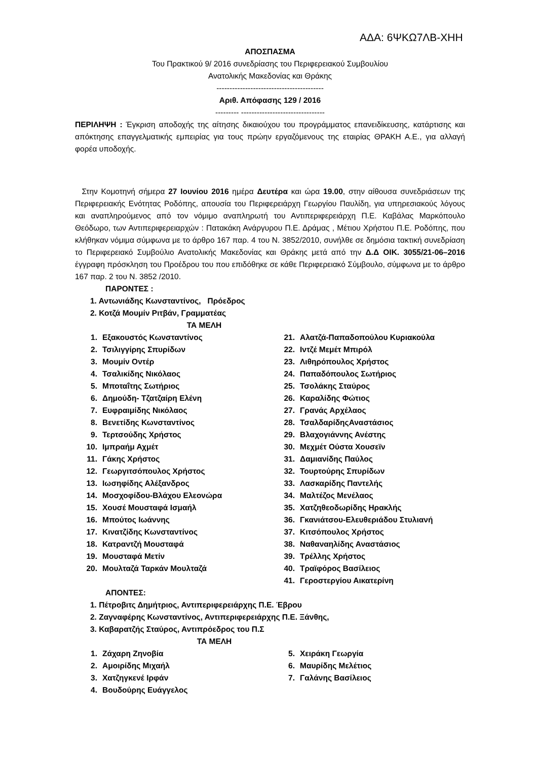ΑΔΑ: 6ΨΚΩ7ΛΒ-ΧΗΗ
ΑΠΟΣΠΑΣΜΑ
Του Πρακτικού 9/ 2016 συνεδρίασης του Περιφερειακού Συμβουλίου
Ανατολικής Μακεδονίας και Θράκης
-----------------------------------------
Αριθ. Απόφασης 129 / 2016
--------- --------------------------------
ΠΕΡΙΛΗΨΗ : Έγκριση αποδοχής της αίτησης δικαιούχου του προγράμματος επανειδίκευσης, κατάρτισης και απόκτησης επαγγελματικής εμπειρίας για τους πρώην εργαζόμενους της εταιρίας ΘΡΑΚΗ Α.Ε., για αλλαγή φορέα υποδοχής.
Στην Κομοτηνή σήμερα 27 Ιουνίου 2016 ημέρα Δευτέρα και ώρα 19.00, στην αίθουσα συνεδριάσεων της Περιφερειακής Ενότητας Ροδόπης, απουσία του Περιφερειάρχη Γεωργίου Παυλίδη, για υπηρεσιακούς λόγους και αναπληρούμενος από τον νόμιμο αναπληρωτή του Αντιπεριφερειάρχη Π.Ε. Καβάλας Μαρκόπουλο Θεόδωρο, των Αντιπεριφερειαρχών : Πατακάκη Ανάργυρου Π.Ε. Δράμας , Μέτιου Χρήστου Π.Ε. Ροδόπης, που κλήθηκαν νόμιμα σύμφωνα με το άρθρο 167 παρ. 4 του Ν. 3852/2010, συνήλθε σε δημόσια τακτική συνεδρίαση το Περιφερειακό Συμβούλιο Ανατολικής Μακεδονίας και Θράκης μετά από την Δ.Δ ΟΙΚ. 3055/21-06–2016 έγγραφη πρόσκληση του Προέδρου του που επιδόθηκε σε κάθε Περιφερειακό Σύμβουλο, σύμφωνα με το άρθρο 167 παρ. 2 του Ν. 3852 /2010.
ΠΑΡΟΝΤΕΣ :
1. Αντωνιάδης Κωνσταντίνος, Πρόεδρος
2. Κοτζά Μουμίν Ριτβάν, Γραμματέας
ΤΑ ΜΕΛΗ
1. Εξακουστός Κωνσταντίνος
21. Αλατζά-Παπαδοπούλου Κυριακούλα
2. Τσιλιγγίρης Σπυρίδων
22. Ιντζέ Μεμέτ Μπιρόλ
3. Μουμίν Οντέρ
23. Λιθηρόπουλος Χρήστος
4. Τσαλικίδης Νικόλαος
24. Παπαδόπουλος Σωτήριος
5. Μποταΐτης Σωτήριος
25. Τσολάκης Σταύρος
6. Δημούδη- Τζατζαίρη Ελένη
26. Καραλίδης Φώτιος
7. Ευφραιμίδης Νικόλαος
27. Γρανάς Αρχέλαος
8. Βενετίδης Κωνσταντίνος
28. ΤσαλδαρίδηςΑναστάσιος
9. Τερτσούδης Χρήστος
29. Βλαχογιάννης Ανέστης
10. Ιμπραήμ Αχμέτ
30. Μεχμέτ Ούστα Χουσεϊν
11. Γάκης Χρήστος
31. Δαμιανίδης Παύλος
12. Γεωργιτσόπουλος Χρήστος
32. Τουρτούρης Σπυρίδων
13. Ιωσηφίδης Αλέξανδρος
33. Λασκαρίδης Παντελής
14. Μοσχοφίδου-Βλάχου Ελεονώρα
34. Μαλτέζος Μενέλαος
15. Χουσέ Μουσταφά Ισμαήλ
35. Χατζηθεοδωρίδης Ηρακλής
16. Μπούτος Ιωάννης
36. Γκανιάτσου-Ελευθεριάδου Στυλιανή
17. Κινατζίδης Κωνσταντίνος
37. Κιτσόπουλος Χρήστος
18. Κατραντζή Μουσταφά
38. Ναθαναηλίδης Αναστάσιος
19. Μουσταφά Μετίν
39. Τρέλλης Χρήστος
20. Μουλταζά Ταρκάν Μουλταζά
40. Τραϊφόρος Βασίλειος
41. Γεροστεργίου Αικατερίνη
ΑΠΟΝΤΕΣ:
1. Πέτροβιτς Δημήτριος, Αντιπεριφερειάρχης Π.Ε. Έβρου
2. Ζαγναφέρης Κωνσταντίνος, Αντιπεριφερειάρχης Π.Ε. Ξάνθης,
3. Καβαρατζής Σταύρος, Αντιπρόεδρος του Π.Σ
ΤΑ ΜΕΛΗ
1. Ζάχαρη Ζηνοβία
5. Χειράκη Γεωργία
2. Αμοιρίδης Μιχαήλ
6. Μαυρίδης Μελέτιος
3. Χατζηγκενέ Ιρφάν
7. Γαλάνης Βασίλειος
4. Βουδούρης Ευάγγελος